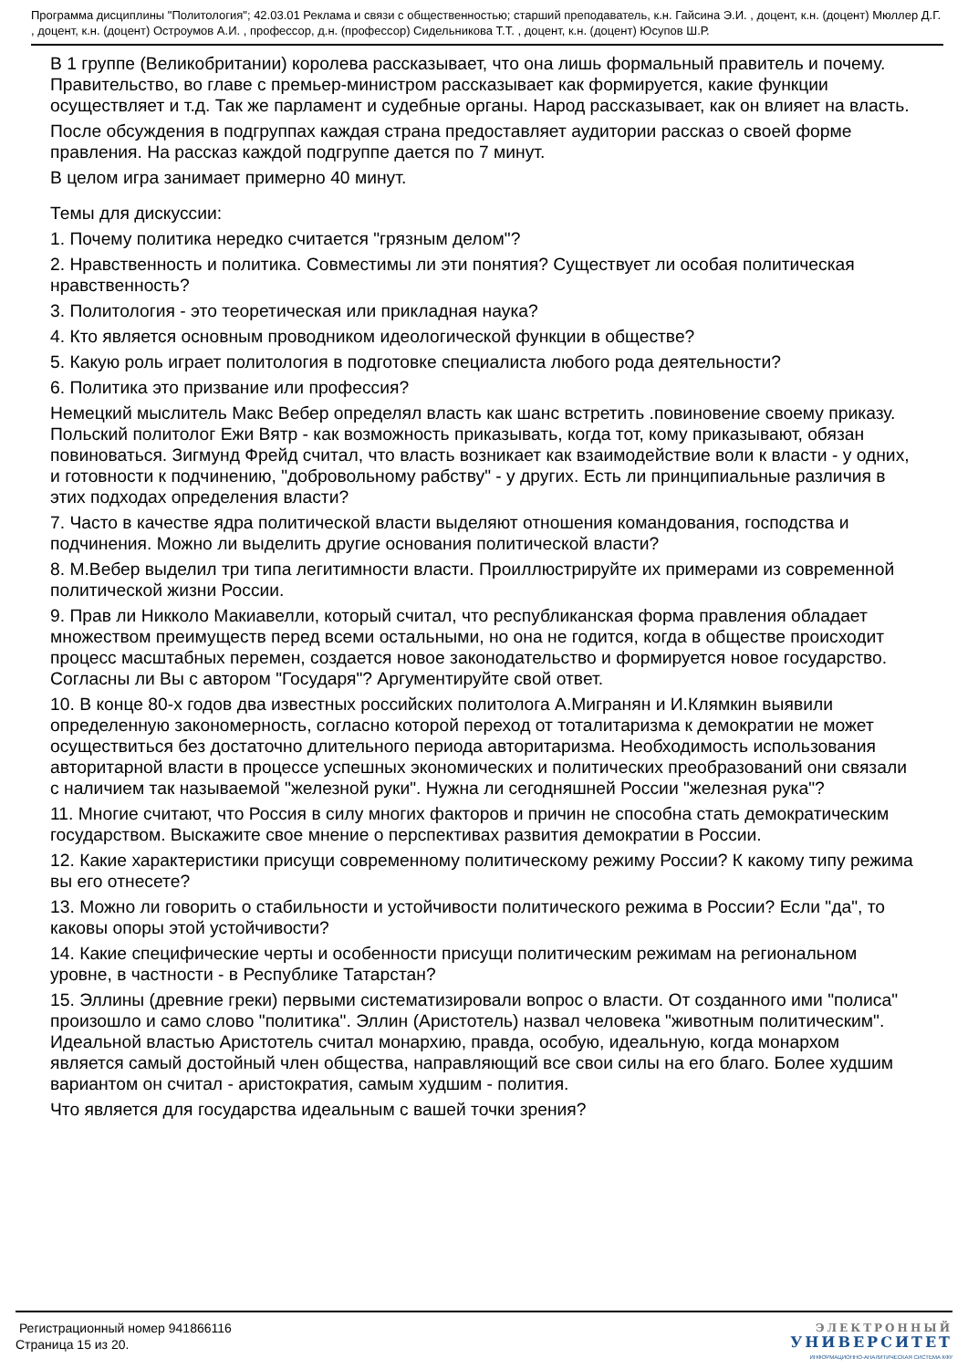Программа дисциплины "Политология"; 42.03.01 Реклама и связи с общественностью; старший преподаватель, к.н. Гайсина Э.И. , доцент, к.н. (доцент) Мюллер Д.Г. , доцент, к.н. (доцент) Остроумов А.И. , профессор, д.н. (профессор) Сидельникова Т.Т. , доцент, к.н. (доцент) Юсупов Ш.Р.
В 1 группе (Великобритании) королева рассказывает, что она лишь формальный правитель и почему. Правительство, во главе с премьер-министром рассказывает как формируется, какие функции осуществляет и т.д. Так же парламент и судебные органы. Народ рассказывает, как он влияет на власть.
После обсуждения в подгруппах каждая страна предоставляет аудитории рассказ о своей форме правления. На рассказ каждой подгруппе дается по 7 минут.
В целом игра занимает примерно 40 минут.
Темы для дискуссии:
1. Почему политика нередко считается "грязным делом"?
2. Нравственность и политика. Совместимы ли эти понятия? Существует ли особая политическая нравственность?
3. Политология - это теоретическая или прикладная наука?
4. Кто является основным проводником идеологической функции в обществе?
5. Какую роль играет политология в подготовке специалиста любого рода деятельности?
6. Политика это призвание или профессия?
Немецкий мыслитель Макс Вебер определял власть как шанс встретить .повиновение своему приказу. Польский политолог Ежи Вятр - как возможность приказывать, когда тот, кому приказывают, обязан повиноваться. Зигмунд Фрейд считал, что власть возникает как взаимодействие воли к власти - у одних, и готовности к подчинению, "добровольному рабству" - у других. Есть ли принципиальные различия в этих подходах определения власти?
7. Часто в качестве ядра политической власти выделяют отношения командования, господства и подчинения. Можно ли выделить другие основания политической власти?
8. М.Вебер выделил три типа легитимности власти. Проиллюстрируйте их примерами из современной политической жизни России.
9. Прав ли Никколо Макиавелли, который считал, что республиканская форма правления обладает множеством преимуществ перед всеми остальными, но она не годится, когда в обществе происходит процесс масштабных перемен, создается новое законодательство и формируется новое государство. Согласны ли Вы с автором "Государя"? Аргументируйте свой ответ.
10. В конце 80-х годов два известных российских политолога А.Мигранян и И.Клямкин выявили определенную закономерность, согласно которой переход от тоталитаризма к демократии не может осуществиться без достаточно длительного периода авторитаризма. Необходимость использования авторитарной власти в процессе успешных экономических и политических преобразований они связали с наличием так называемой "железной руки". Нужна ли сегодняшней России "железная рука"?
11. Многие считают, что Россия в силу многих факторов и причин не способна стать демократическим государством. Выскажите свое мнение о перспективах развития демократии в России.
12. Какие характеристики присущи современному политическому режиму России? К какому типу режима вы его отнесете?
13. Можно ли говорить о стабильности и устойчивости политического режима в России? Если "да", то каковы опоры этой устойчивости?
14. Какие специфические черты и особенности присущи политическим режимам на региональном уровне, в частности - в Республике Татарстан?
15. Эллины (древние греки) первыми систематизировали вопрос о власти. От созданного ими "полиса" произошло и само слово "политика". Эллин (Аристотель) назвал человека "животным политическим". Идеальной властью Аристотель считал монархию, правда, особую, идеальную, когда монархом является самый достойный член общества, направляющий все свои силы на его благо. Более худшим вариантом он считал - аристократия, самым худшим - полития.
Что является для государства идеальным с вашей точки зрения?
Регистрационный номер 941866116
Страница 15 из 20.
ЭЛЕКТРОННЫЙ
УНИВЕРСИТЕТ
ИНФОРМАЦИОННО-АНАЛИТИЧЕСКАЯ СИСТЕМА КФУ